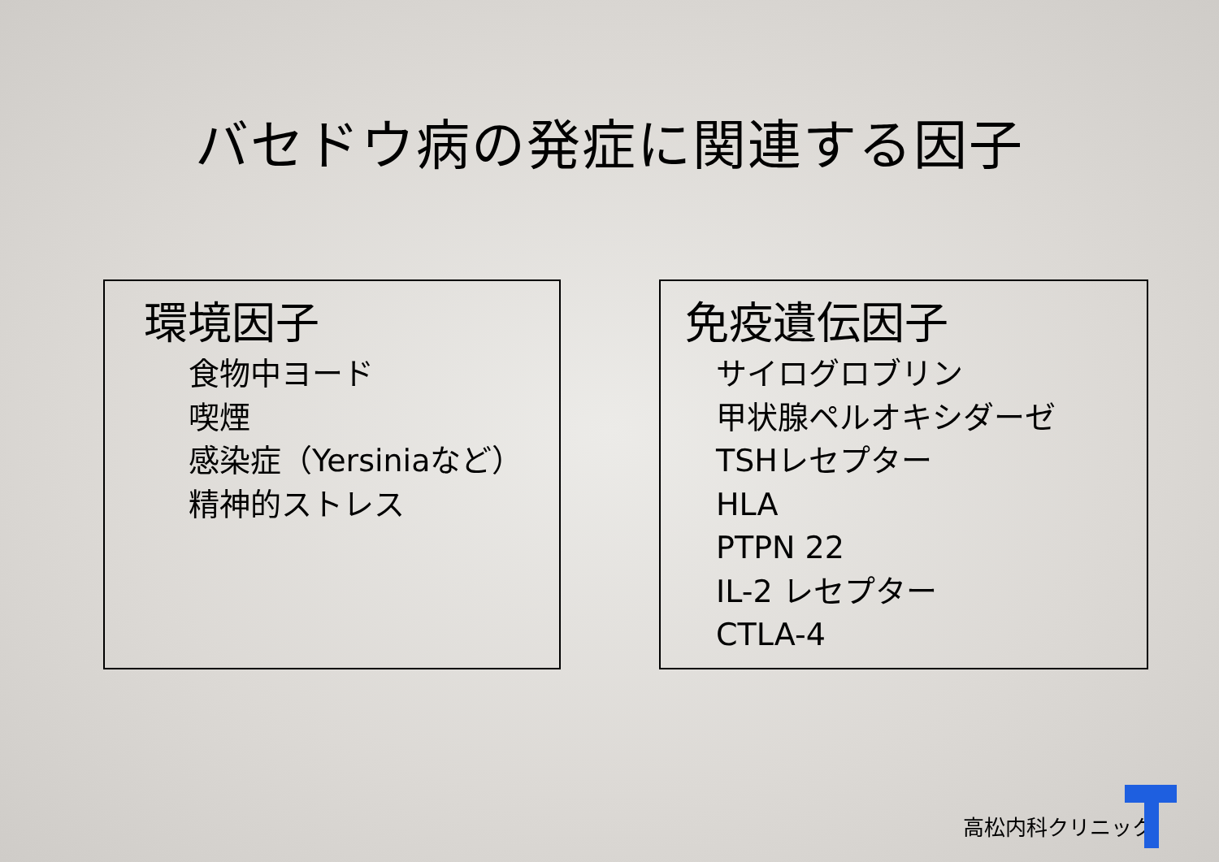バセドウ病の発症に関連する因子
環境因子
食物中ヨード
喫煙
感染症（Yersiniaなど）
精神的ストレス
免疫遺伝因子
サイログロブリン
甲状腺ペルオキシダーゼ
TSHレセプター
HLA
PTPN 22
IL-2 レセプター
CTLA-4
高松内科クリニック